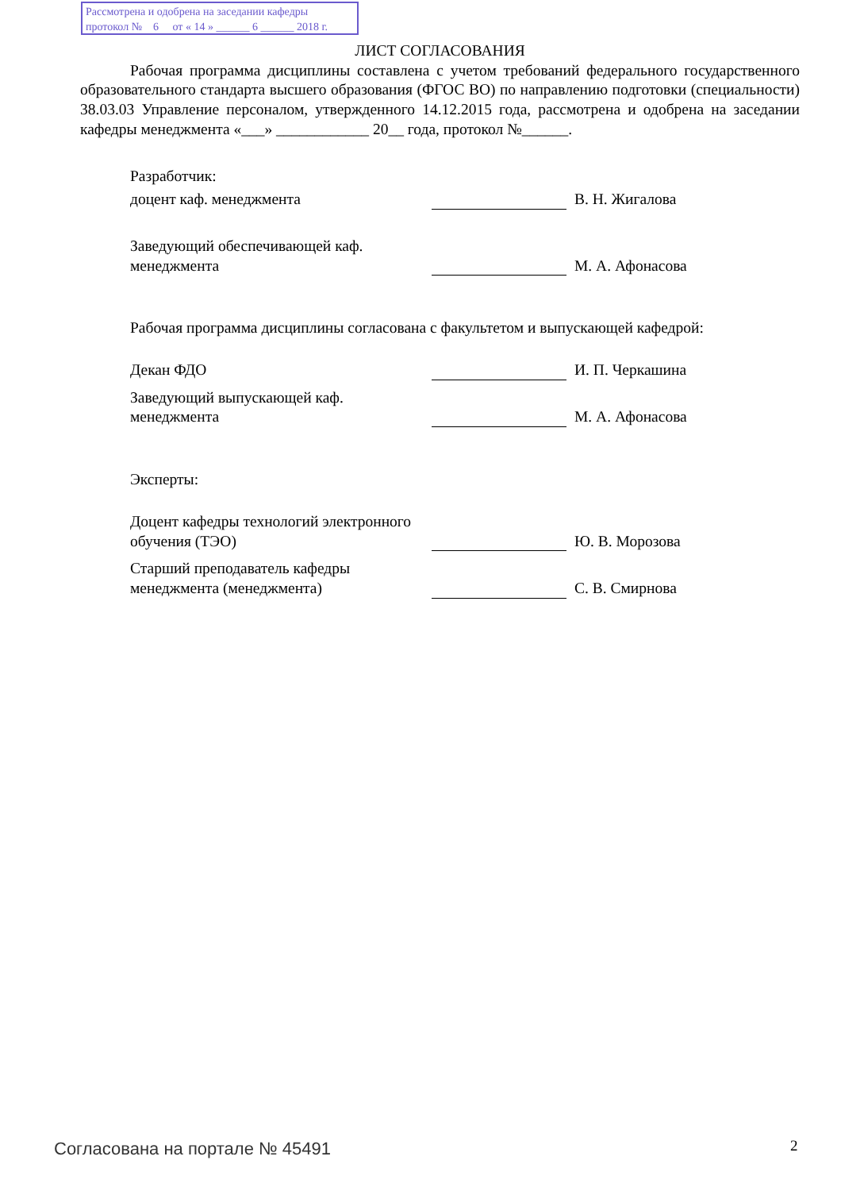Рассмотрена и одобрена на заседании кафедры
протокол № 6 от « 14 » ______ 6 ______ 2018 г.
ЛИСТ СОГЛАСОВАНИЯ
Рабочая программа дисциплины составлена с учетом требований федерального государственного образовательного стандарта высшего образования (ФГОС ВО) по направлению подготовки (специальности) 38.03.03 Управление персоналом, утвержденного 14.12.2015 года, рассмотрена и одобрена на заседании кафедры менеджмента «___» ____________ 20__ года, протокол №______.
Разработчик:
доцент каф. менеджмента
В. Н. Жигалова
Заведующий обеспечивающей каф. менеджмента
М. А. Афонасова
Рабочая программа дисциплины согласована с факультетом и выпускающей кафедрой:
Декан ФДО
И. П. Черкашина
Заведующий выпускающей каф. менеджмента
М. А. Афонасова
Эксперты:
Доцент кафедры технологий электронного обучения (ТЭО)
Ю. В. Морозова
Старший преподаватель кафедры менеджмента (менеджмента)
С. В. Смирнова
Согласована на портале № 45491 2